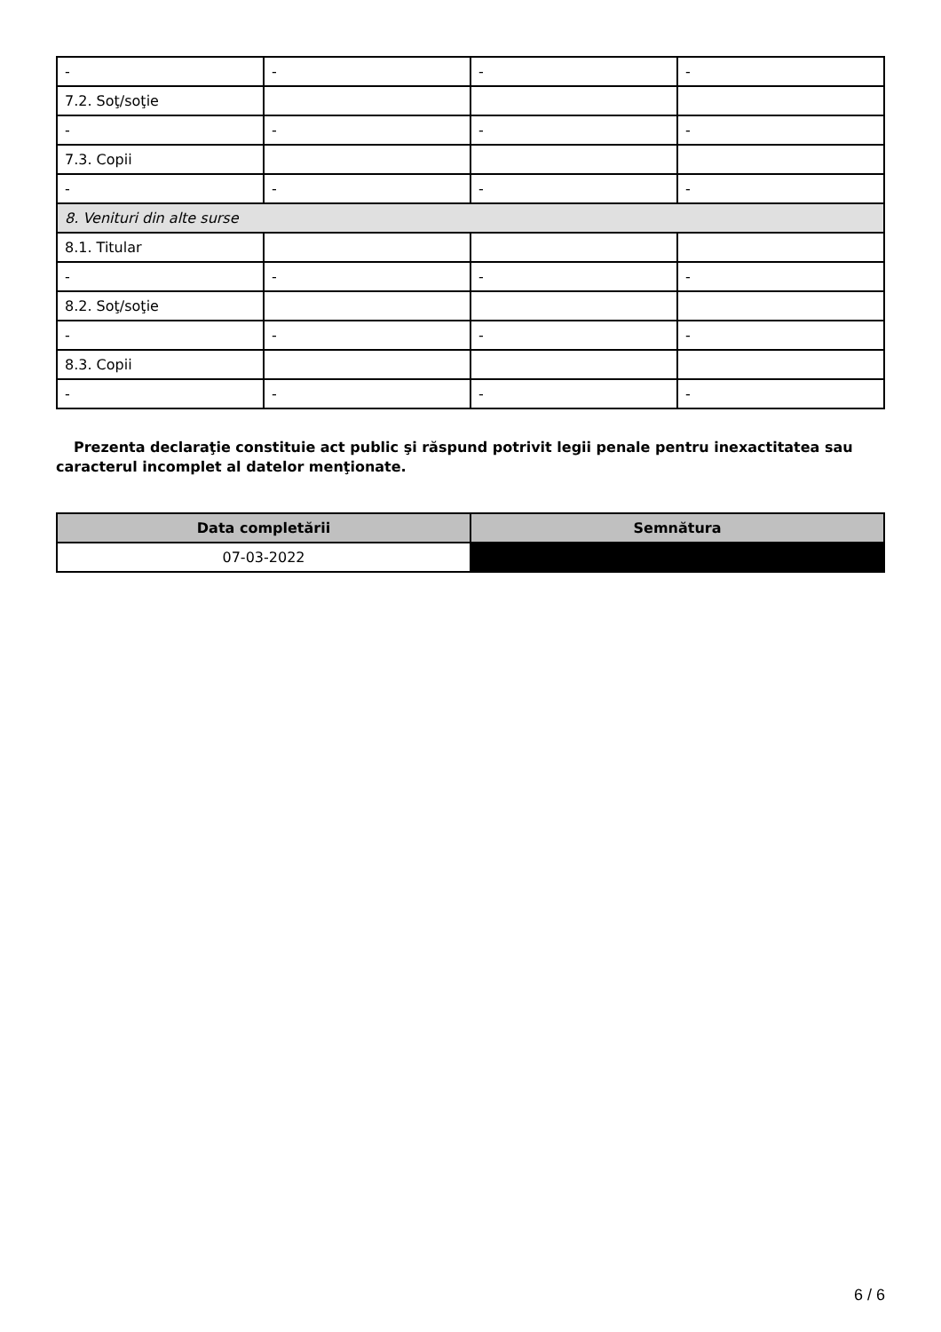| - | - | - | - |
| 7.2. Soţ/soţie | | | |
| - | - | - | - |
| 7.3. Copii | | | |
| - | - | - | - |
| 8. Venituri din alte surse | | | |
| 8.1. Titular | | | |
| - | - | - | - |
| 8.2. Soţ/soţie | | | |
| - | - | - | - |
| 8.3. Copii | | | |
| - | - | - | - |
Prezenta declaraţie constituie act public şi răspund potrivit legii penale pentru inexactitatea sau caracterul incomplet al datelor menţionate.
| Data completării | Semnătura |
| --- | --- |
| 07-03-2022 | |
6 / 6